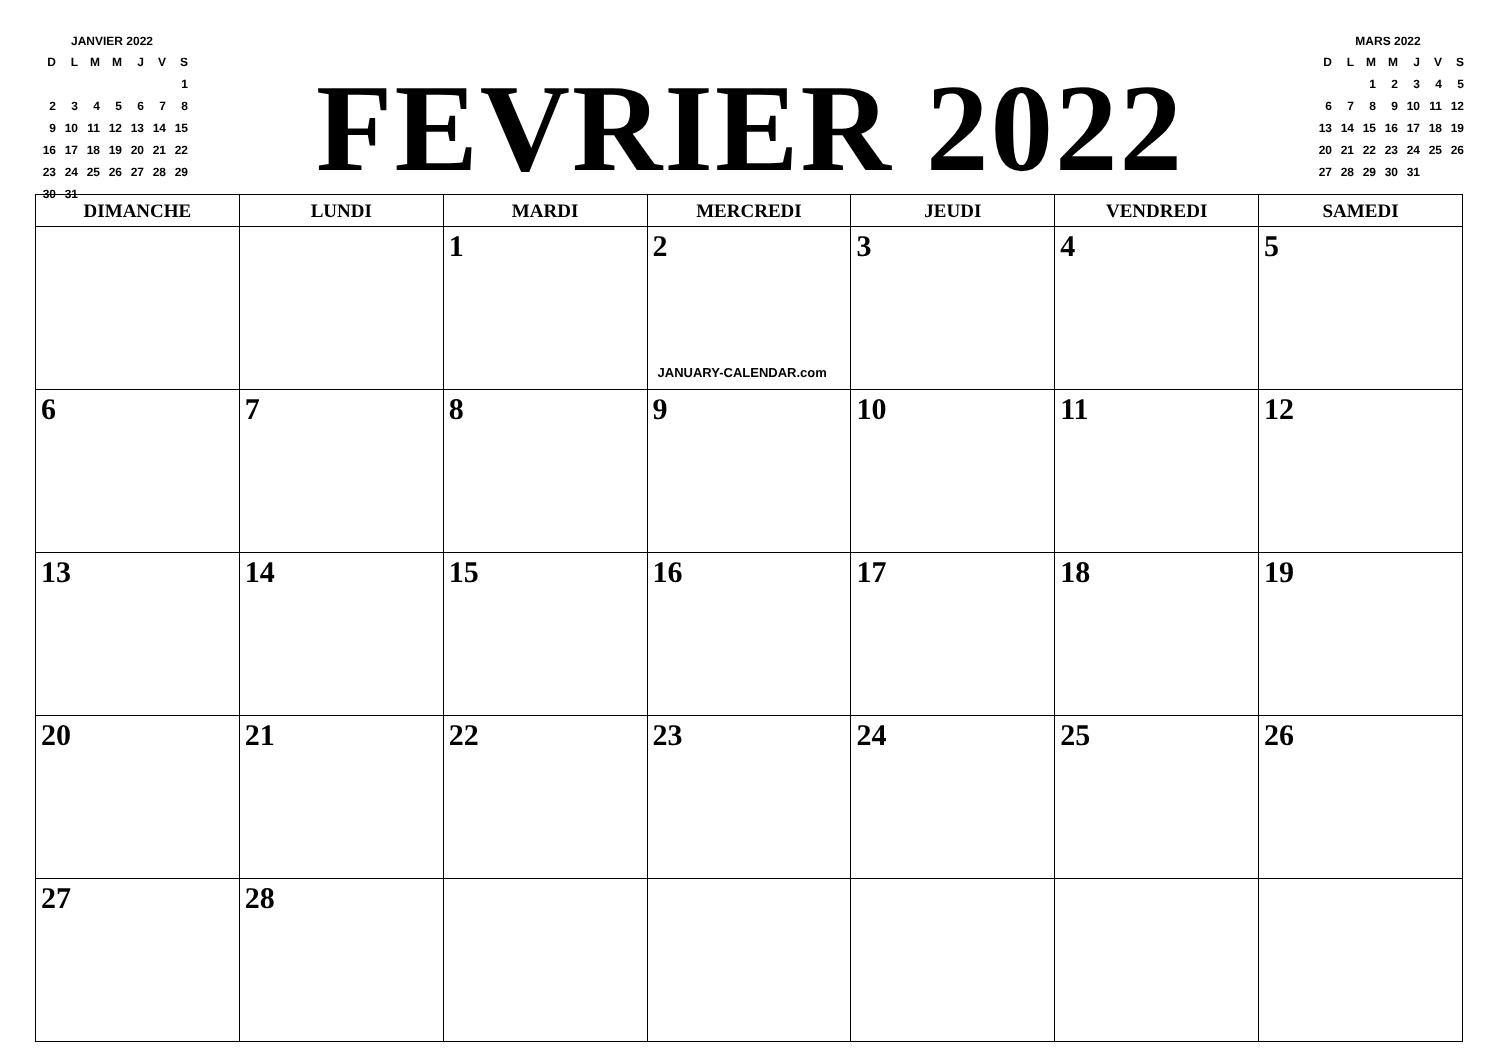JANVIER 2022
| D | L | M | M | J | V | S |
| --- | --- | --- | --- | --- | --- | --- |
| | | | | | | 1 |
| 2 | 3 | 4 | 5 | 6 | 7 | 8 |
| 9 | 10 | 11 | 12 | 13 | 14 | 15 |
| 16 | 17 | 18 | 19 | 20 | 21 | 22 |
| 23 | 24 | 25 | 26 | 27 | 28 | 29 |
| 30 | 31 | | | | | |
FEVRIER 2022
MARS 2022
| D | L | M | M | J | V | S |
| --- | --- | --- | --- | --- | --- | --- |
| | | 1 | 2 | 3 | 4 | 5 |
| 6 | 7 | 8 | 9 | 10 | 11 | 12 |
| 13 | 14 | 15 | 16 | 17 | 18 | 19 |
| 20 | 21 | 22 | 23 | 24 | 25 | 26 |
| 27 | 28 | 29 | 30 | 31 | | |
| DIMANCHE | LUNDI | MARDI | MERCREDI | JEUDI | VENDREDI | SAMEDI |
| --- | --- | --- | --- | --- | --- | --- |
| | | 1 | 2 JANUARY-CALENDAR.com | 3 | 4 | 5 |
| 6 | 7 | 8 | 9 | 10 | 11 | 12 |
| 13 | 14 | 15 | 16 | 17 | 18 | 19 |
| 20 | 21 | 22 | 23 | 24 | 25 | 26 |
| 27 | 28 | | | | | |